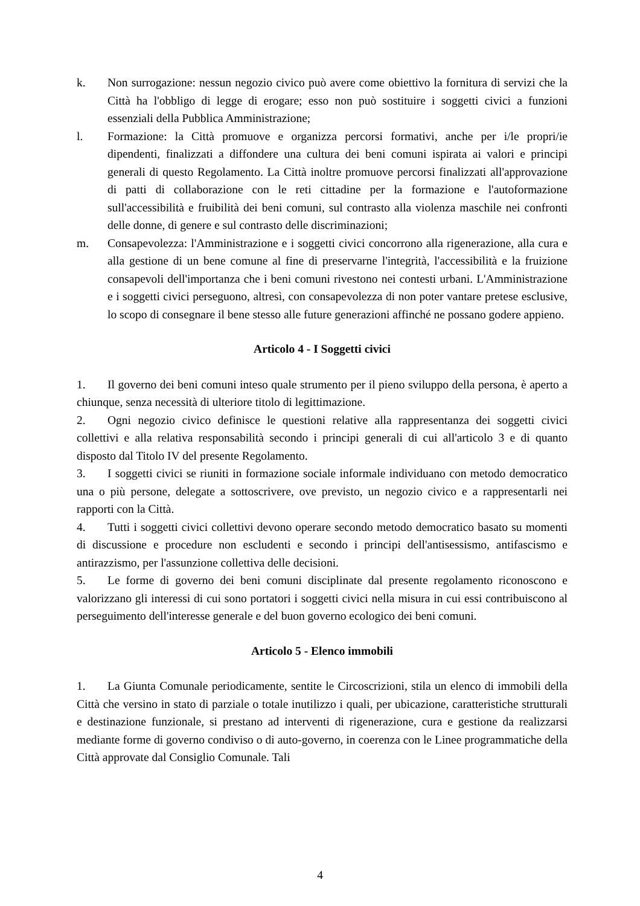k. Non surrogazione: nessun negozio civico può avere come obiettivo la fornitura di servizi che la Città ha l'obbligo di legge di erogare; esso non può sostituire i soggetti civici a funzioni essenziali della Pubblica Amministrazione;
l. Formazione: la Città promuove e organizza percorsi formativi, anche per i/le propri/ie dipendenti, finalizzati a diffondere una cultura dei beni comuni ispirata ai valori e principi generali di questo Regolamento. La Città inoltre promuove percorsi finalizzati all'approvazione di patti di collaborazione con le reti cittadine per la formazione e l'autoformazione sull'accessibilità e fruibilità dei beni comuni, sul contrasto alla violenza maschile nei confronti delle donne, di genere e sul contrasto delle discriminazioni;
m. Consapevolezza: l'Amministrazione e i soggetti civici concorrono alla rigenerazione, alla cura e alla gestione di un bene comune al fine di preservarne l'integrità, l'accessibilità e la fruizione consapevoli dell'importanza che i beni comuni rivestono nei contesti urbani. L'Amministrazione e i soggetti civici perseguono, altresì, con consapevolezza di non poter vantare pretese esclusive, lo scopo di consegnare il bene stesso alle future generazioni affinché ne possano godere appieno.
Articolo 4 - I Soggetti civici
1. Il governo dei beni comuni inteso quale strumento per il pieno sviluppo della persona, è aperto a chiunque, senza necessità di ulteriore titolo di legittimazione.
2. Ogni negozio civico definisce le questioni relative alla rappresentanza dei soggetti civici collettivi e alla relativa responsabilità secondo i principi generali di cui all'articolo 3 e di quanto disposto dal Titolo IV del presente Regolamento.
3. I soggetti civici se riuniti in formazione sociale informale individuano con metodo democratico una o più persone, delegate a sottoscrivere, ove previsto, un negozio civico e a rappresentarli nei rapporti con la Città.
4. Tutti i soggetti civici collettivi devono operare secondo metodo democratico basato su momenti di discussione e procedure non escludenti e secondo i principi dell'antisessismo, antifascismo e antirazzismo, per l'assunzione collettiva delle decisioni.
5. Le forme di governo dei beni comuni disciplinate dal presente regolamento riconoscono e valorizzano gli interessi di cui sono portatori i soggetti civici nella misura in cui essi contribuiscono al perseguimento dell'interesse generale e del buon governo ecologico dei beni comuni.
Articolo 5 - Elenco immobili
1. La Giunta Comunale periodicamente, sentite le Circoscrizioni, stila un elenco di immobili della Città che versino in stato di parziale o totale inutilizzo i quali, per ubicazione, caratteristiche strutturali e destinazione funzionale, si prestano ad interventi di rigenerazione, cura e gestione da realizzarsi mediante forme di governo condiviso o di auto-governo, in coerenza con le Linee programmatiche della Città approvate dal Consiglio Comunale. Tali
4